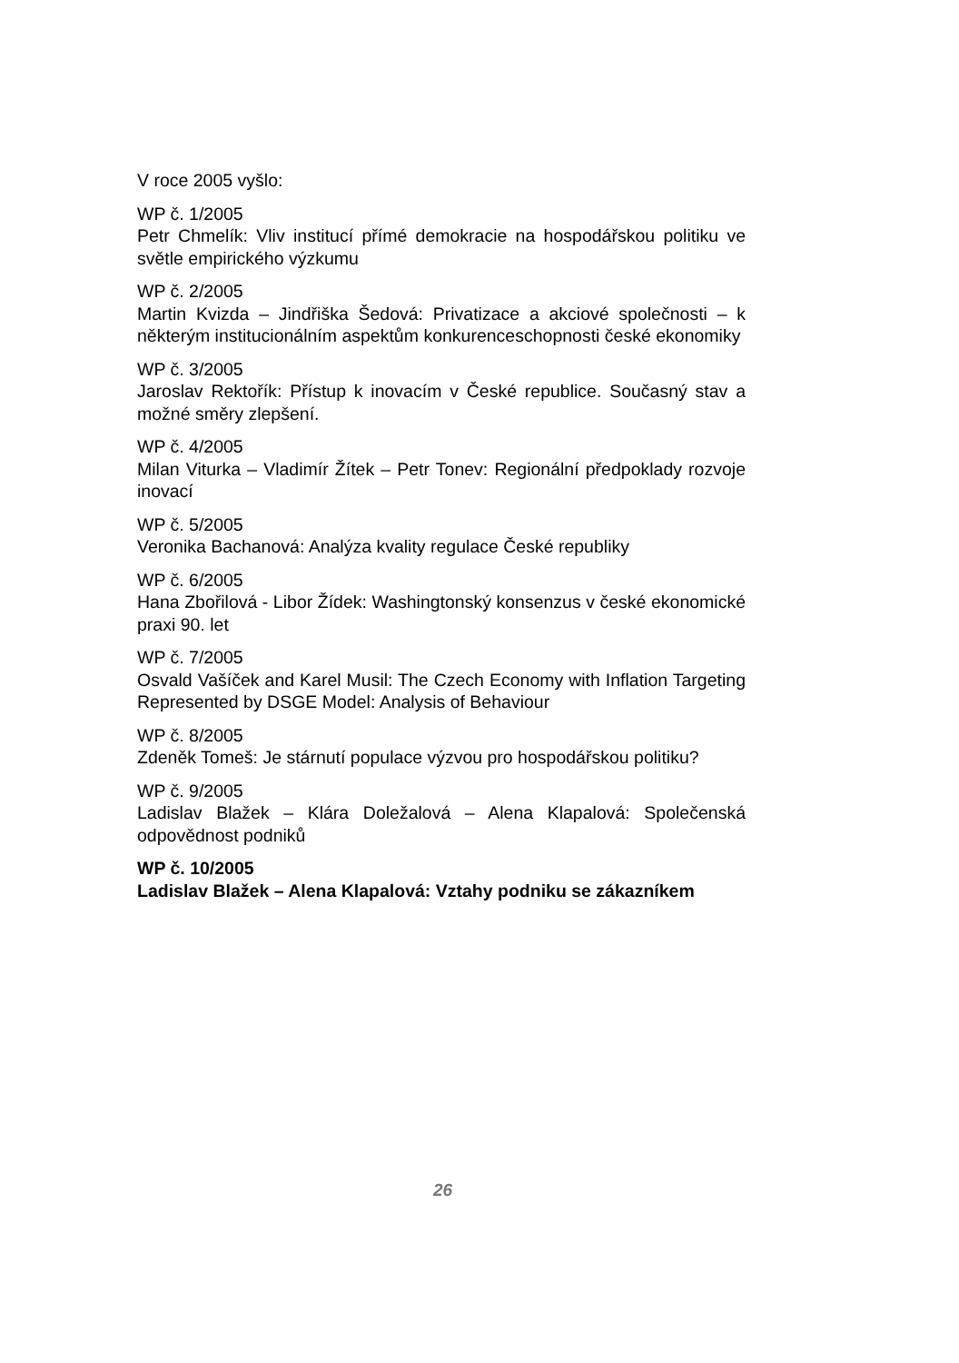V roce 2005 vyšlo:
WP č. 1/2005
Petr Chmelík: Vliv institucí přímé demokracie na hospodářskou politiku ve světle empirického výzkumu
WP č. 2/2005
Martin Kvizda – Jindřiška Šedová: Privatizace a akciové společnosti – k některým institucionálním aspektům konkurenceschopnosti české ekonomiky
WP č. 3/2005
Jaroslav Rektořík: Přístup k inovacím v České republice. Současný stav a možné směry zlepšení.
WP č. 4/2005
Milan Viturka – Vladimír Žítek – Petr Tonev: Regionální předpoklady rozvoje inovací
WP č. 5/2005
Veronika Bachanová: Analýza kvality regulace České republiky
WP č. 6/2005
Hana Zbořilová - Libor Žídek: Washingtonský konsenzus v české ekonomické praxi 90. let
WP č. 7/2005
Osvald Vašíček and Karel Musil: The Czech Economy with Inflation Targeting Represented by DSGE Model: Analysis of Behaviour
WP č. 8/2005
Zdeněk Tomeš: Je stárnutí populace výzvou pro hospodářskou politiku?
WP č. 9/2005
Ladislav Blažek – Klára Doležalová – Alena Klapalová: Společenská odpovědnost podniků
WP č. 10/2005
Ladislav Blažek – Alena Klapalová: Vztahy podniku se zákazníkem
26